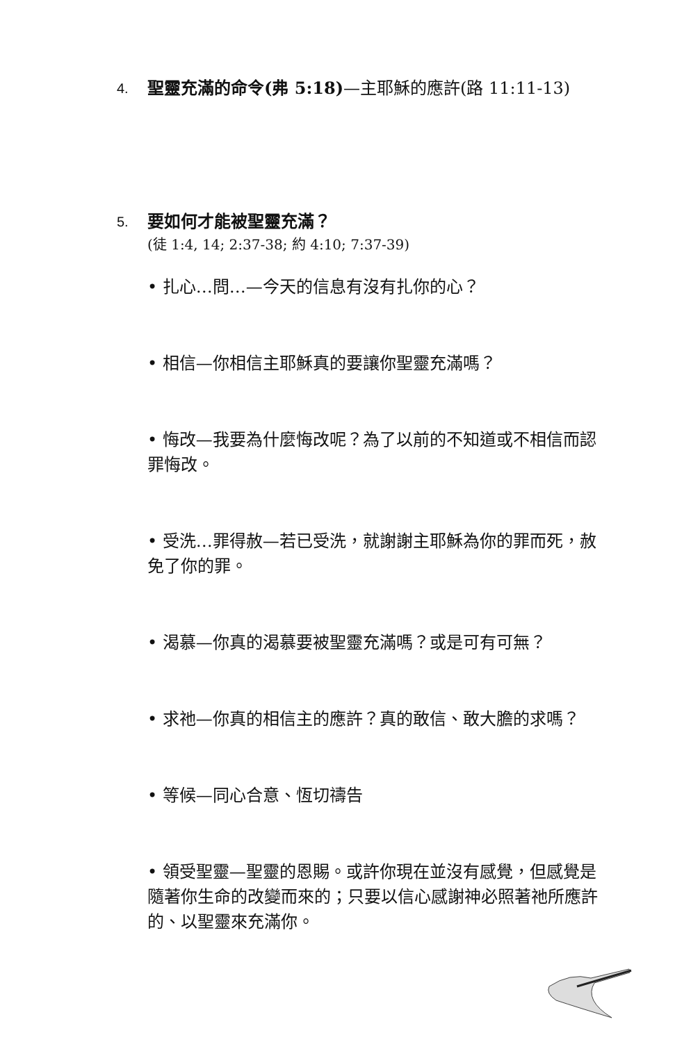4. 聖靈充滿的命令(弗 5:18)—主耶穌的應許(路 11:11-13)
5. 要如何才能被聖靈充滿？
(徒 1:4, 14; 2:37-38; 約 4:10; 7:37-39)
• 扎心…問…—今天的信息有沒有扎你的心？
• 相信—你相信主耶穌真的要讓你聖靈充滿嗎？
• 悔改—我要為什麼悔改呢？為了以前的不知道或不相信而認罪悔改。
• 受洗…罪得赦—若已受洗，就謝謝主耶穌為你的罪而死，赦免了你的罪。
• 渴慕—你真的渴慕要被聖靈充滿嗎？或是可有可無？
• 求祂—你真的相信主的應許？真的敢信、敢大膽的求嗎？
• 等候—同心合意、恆切禱告
• 領受聖靈—聖靈的恩賜。或許你現在並沒有感覺，但感覺是隨著你生命的改變而來的；只要以信心感謝神必照著祂所應許的、以聖靈來充滿你。